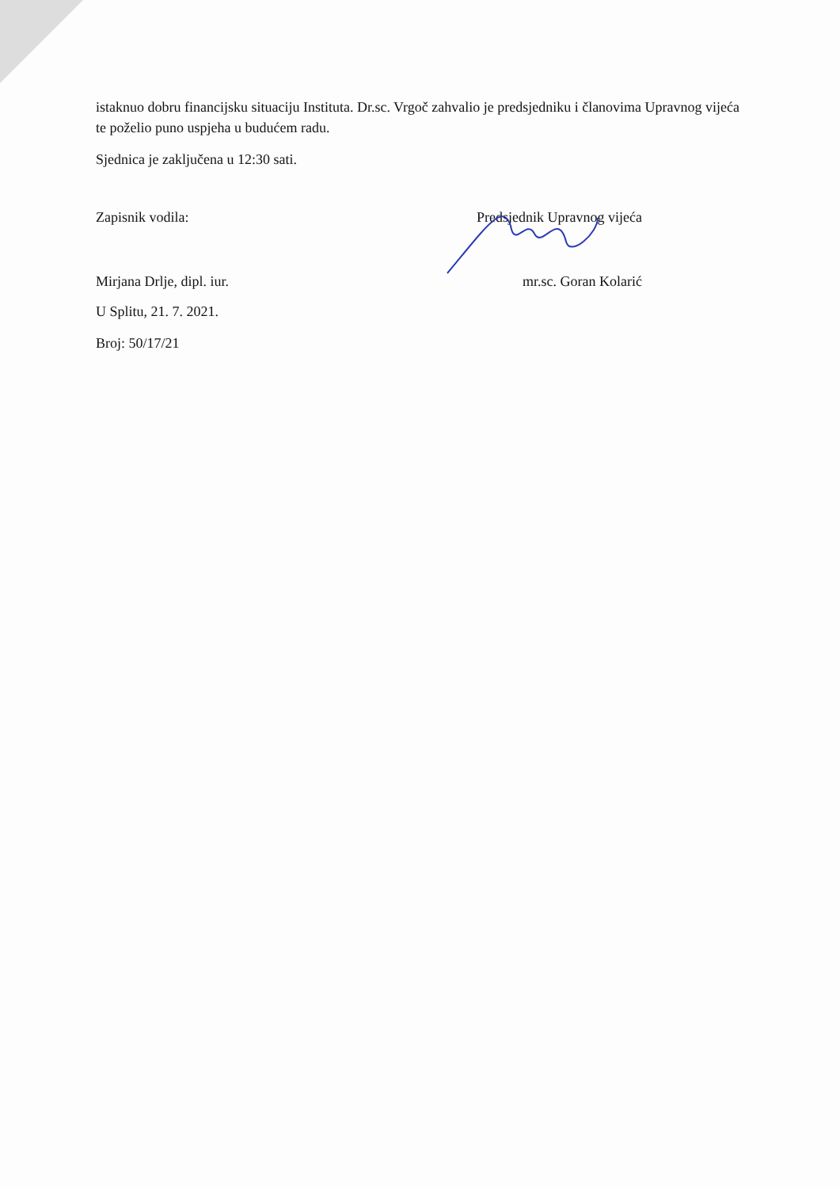istaknuo dobru financijsku situaciju Instituta. Dr.sc. Vrgoč zahvalio je predsjedniku i članovima Upravnog vijeća te poželio puno uspjeha u budućem radu.
Sjednica je zaključena u 12:30 sati.
Zapisnik vodila: Predsjednik Upravnog vijeća
Mirjana Drlje, dipl. iur. mr.sc. Goran Kolarić
U Splitu, 21. 7. 2021.
Broj: 50/17/21